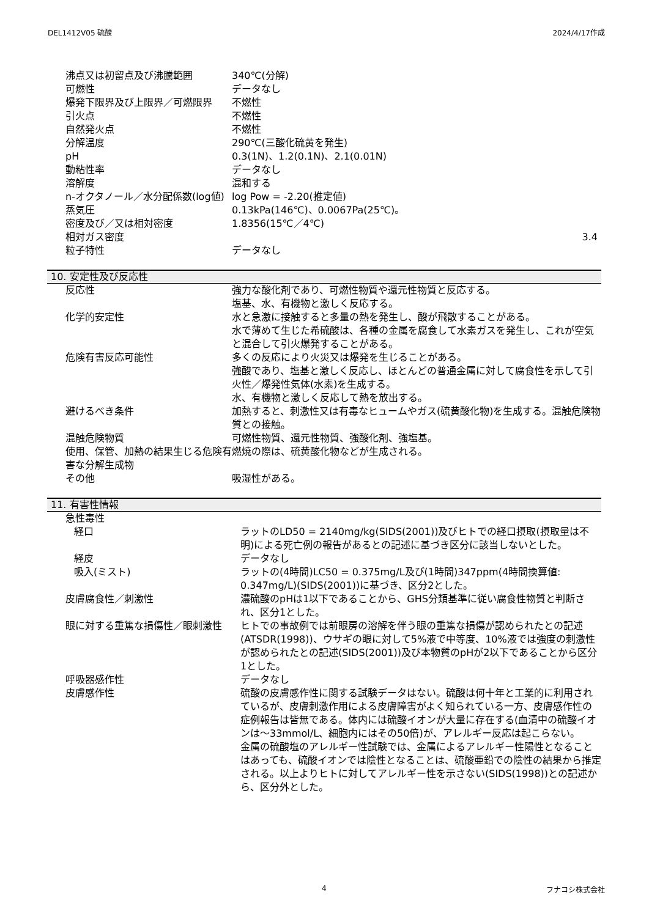DEL1412V05 硫酸 2024/4/17作成
| 沸点又は初留点及び沸騰範囲 | 340℃(分解) |
| 可燃性 | データなし |
| 爆発下限界及び上限界／可燃限界 | 不燃性 |
| 引火点 | 不燃性 |
| 自然発火点 | 不燃性 |
| 分解温度 | 290℃(三酸化硫黄を発生) |
| pH | 0.3(1N)、1.2(0.1N)、2.1(0.01N) |
| 動粘性率 | データなし |
| 溶解度 | 混和する |
| n-オクタノール／水分配係数(log値) | log Pow = -2.20(推定値) |
| 蒸気圧 | 0.13kPa(146℃)、0.0067Pa(25℃)。 |
| 密度及び／又は相対密度 | 1.8356(15℃／4℃) |
| 相対ガス密度 | 3.4 |
| 粒子特性 | データなし |
10. 安定性及び反応性
| 反応性 | 強力な酸化剤であり、可燃性物質や還元性物質と反応する。 塩基、水、有機物と激しく反応する。 |
| 化学的安定性 | 水と急激に接触すると多量の熱を発生し、酸が飛散することがある。 水で薄めて生じた希硫酸は、各種の金属を腐食して水素ガスを発生し、これが空気と混合して引火爆発することがある。 |
| 危険有害反応可能性 | 多くの反応により火災又は爆発を生じることがある。 強酸であり、塩基と激しく反応し、ほとんどの普通金属に対して腐食性を示して引火性／爆発性気体(水素)を生成する。 水、有機物と激しく反応して熱を放出する。 |
| 避けるべき条件 | 加熱すると、刺激性又は有毒なヒュームやガス(硫黄酸化物)を生成する。混触危険物質との接触。 |
| 混触危険物質 | 可燃性物質、還元性物質、強酸化剤、強塩基。 |
| 使用、保管、加熱の結果生じる危険有害な分解生成物 | 燃焼の際は、硫黄酸化物などが生成される。 |
| その他 | 吸湿性がある。 |
11. 有害性情報
| 急性毒性 | |
| 経口 | ラットのLD50 = 2140mg/kg(SIDS(2001))及びヒトでの経口摂取(摂取量は不明)による死亡例の報告があるとの記述に基づき区分に該当しないとした。 |
| 経皮 | データなし |
| 吸入(ミスト) | ラットの(4時間)LC50 = 0.375mg/L及び(1時間)347ppm(4時間換算値: 0.347mg/L)(SIDS(2001))に基づき、区分2とした。 |
| 皮膚腐食性／刺激性 | 濃硫酸のpHは1以下であることから、GHS分類基準に従い腐食性物質と判断され、区分1とした。 |
| 眼に対する重篤な損傷性／眼刺激性 | ヒトでの事故例では前眼房の溶解を伴う眼の重篤な損傷が認められたとの記述(ATSDR(1998))、ウサギの眼に対して5%液で中等度、10%液では強度の刺激性が認められたとの記述(SIDS(2001))及び本物質のpHが2以下であることから区分1とした。 |
| 呼吸器感作性 | データなし |
| 皮膚感作性 | 硫酸の皮膚感作性に関する試験データはない。硫酸は何十年と工業的に利用されているが、皮膚刺激作用による皮膚障害がよく知られている一方、皮膚感作性の症例報告は皆無である。体内には硫酸イオンが大量に存在する(血清中の硫酸イオンは～33mmol/L、細胞内にはその50倍)が、アレルギー反応は起こらない。 金属の硫酸塩のアレルギー性試験では、金属によるアレルギー性陽性となることはあっても、硫酸イオンでは陰性となることは、硫酸亜鉛での陰性の結果から推定される。以上よりヒトに対してアレルギー性を示さない(SIDS(1998))との記述から、区分外とした。 |
4 フナコシ株式会社